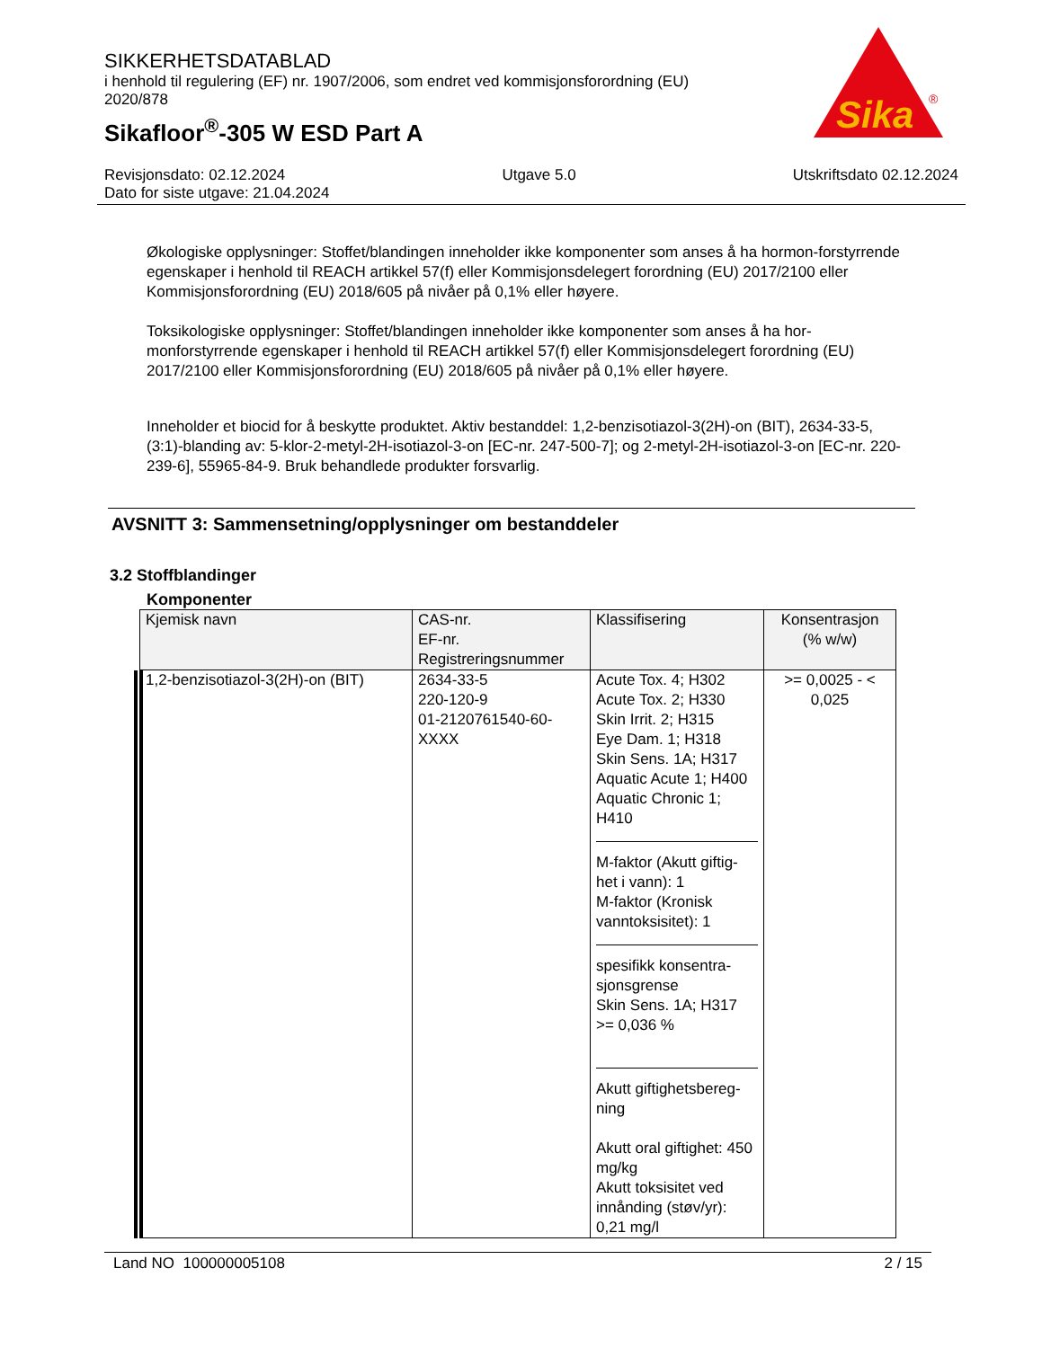SIKKERHETSDATABLAD
i henhold til regulering (EF) nr. 1907/2006, som endret ved kommisjonsforordning (EU) 2020/878
Sikafloor<sup>®</sup>-305 W ESD Part A
Sika
®
Revisjonsdato: 02.12.2024 Utgave 5.0 Utskriftsdato 02.12.2024
Dato for siste utgave: 21.04.2024
Økologiske opplysninger: Stoffet/blandingen inneholder ikke komponenter som anses å ha hormon-forstyrrende egenskaper i henhold til REACH artikkel 57(f) eller Kommisjonsdelegert forordning (EU) 2017/2100 eller Kommisjonsforordning (EU) 2018/605 på nivåer på 0,1% eller høyere.
Toksikologiske opplysninger: Stoffet/blandingen inneholder ikke komponenter som anses å ha hor-monforstyrrende egenskaper i henhold til REACH artikkel 57(f) eller Kommisjonsdelegert forordning (EU) 2017/2100 eller Kommisjonsforordning (EU) 2018/605 på nivåer på 0,1% eller høyere.
Inneholder et biocid for å beskytte produktet. Aktiv bestanddel: 1,2-benzisotiazol-3(2H)-on (BIT), 2634-33-5, (3:1)-blanding av: 5-klor-2-metyl-2H-isotiazol-3-on [EC-nr. 247-500-7]; og 2-metyl-2H-isotiazol-3-on [EC-nr. 220-239-6], 55965-84-9. Bruk behandlede produkter forsvarlig.
AVSNITT 3: Sammensetning/opplysninger om bestanddeler
3.2 Stoffblandinger
Komponenter
| Kjemisk navn | CAS-nr. EF-nr. Registreringsnummer | Klassifisering | Konsentrasjon (% w/w) |
| --- | --- | --- | --- |
| 1,2-benzisotiazol-3(2H)-on (BIT) | 2634-33-5 220-120-9 01-2120761540-60-XXXX | Acute Tox. 4; H302 Acute Tox. 2; H330 Skin Irrit. 2; H315 Eye Dam. 1; H318 Skin Sens. 1A; H317 Aquatic Acute 1; H400 Aquatic Chronic 1; H410 M-faktor (Akutt giftig-het i vann): 1 M-faktor (Kronisk vanntoksisitet): 1 spesifikk konsentra-sjonsgrense Skin Sens. 1A; H317 >= 0,036 % Akutt giftighetsbereg-ning Akutt oral giftighet: 450 mg/kg Akutt toksisitet ved innånding (støv/yr): 0,21 mg/l | >= 0,0025 - < 0,025 |
Land NO 100000005108 2 / 15